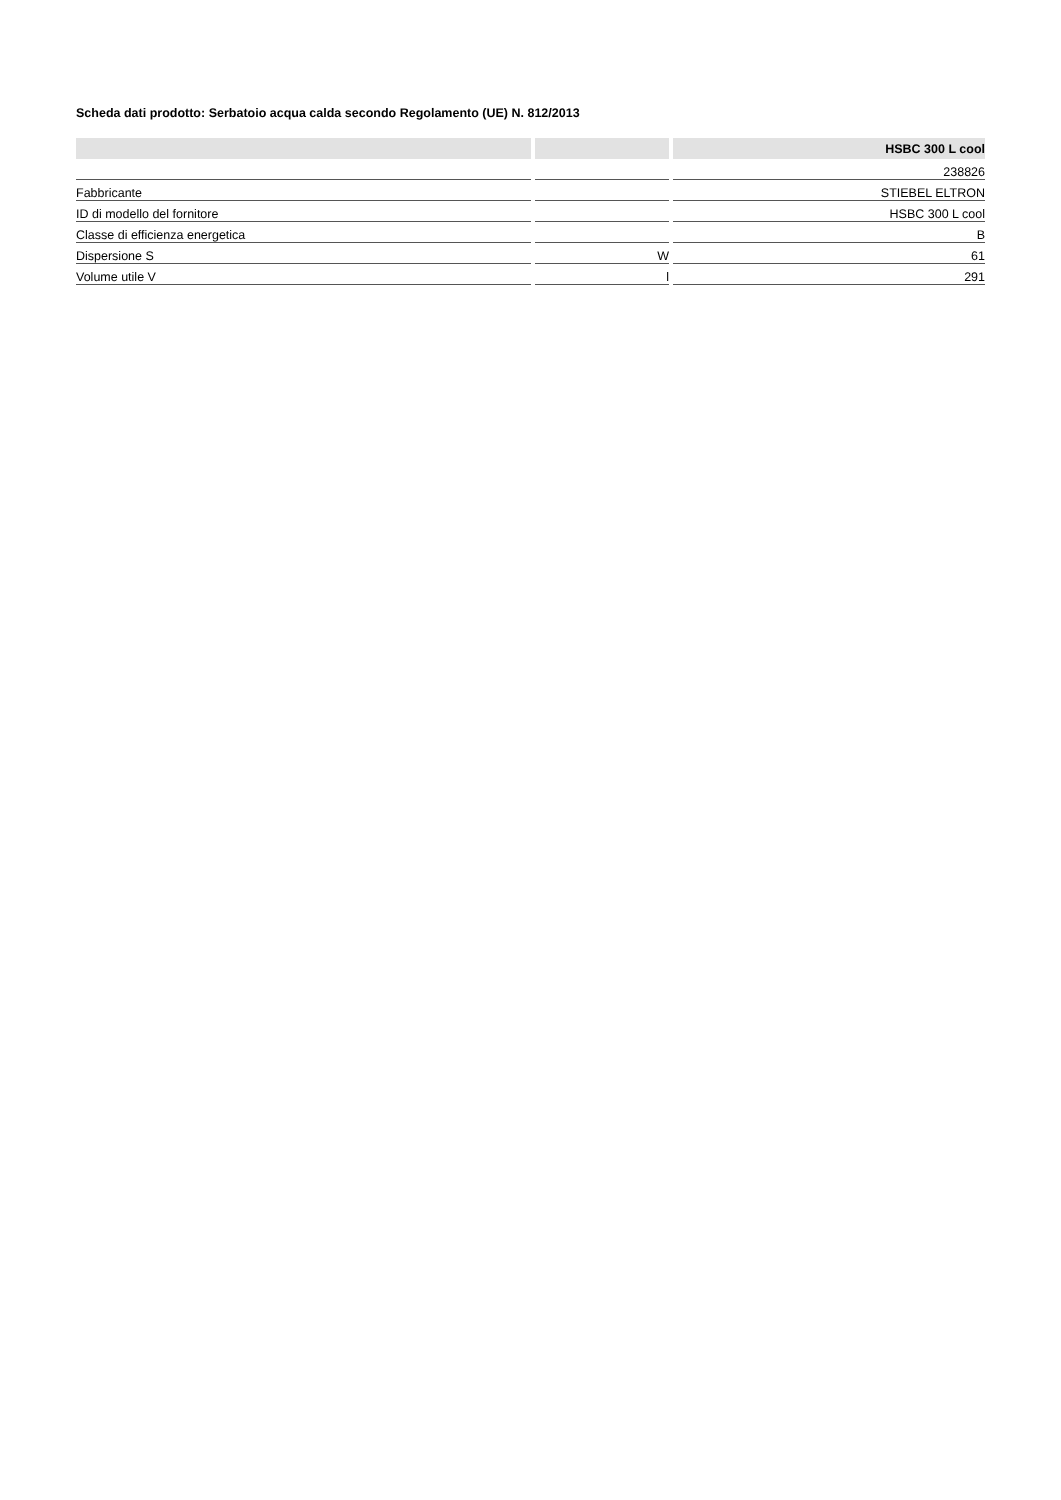Scheda dati prodotto: Serbatoio acqua calda secondo Regolamento (UE) N. 812/2013
| | | HSBC 300 L cool |
| --- | --- | --- |
| | | 238826 |
| Fabbricante | | STIEBEL ELTRON |
| ID di modello del fornitore | | HSBC 300 L cool |
| Classe di efficienza energetica | | B |
| Dispersione S | W | 61 |
| Volume utile V | l | 291 |